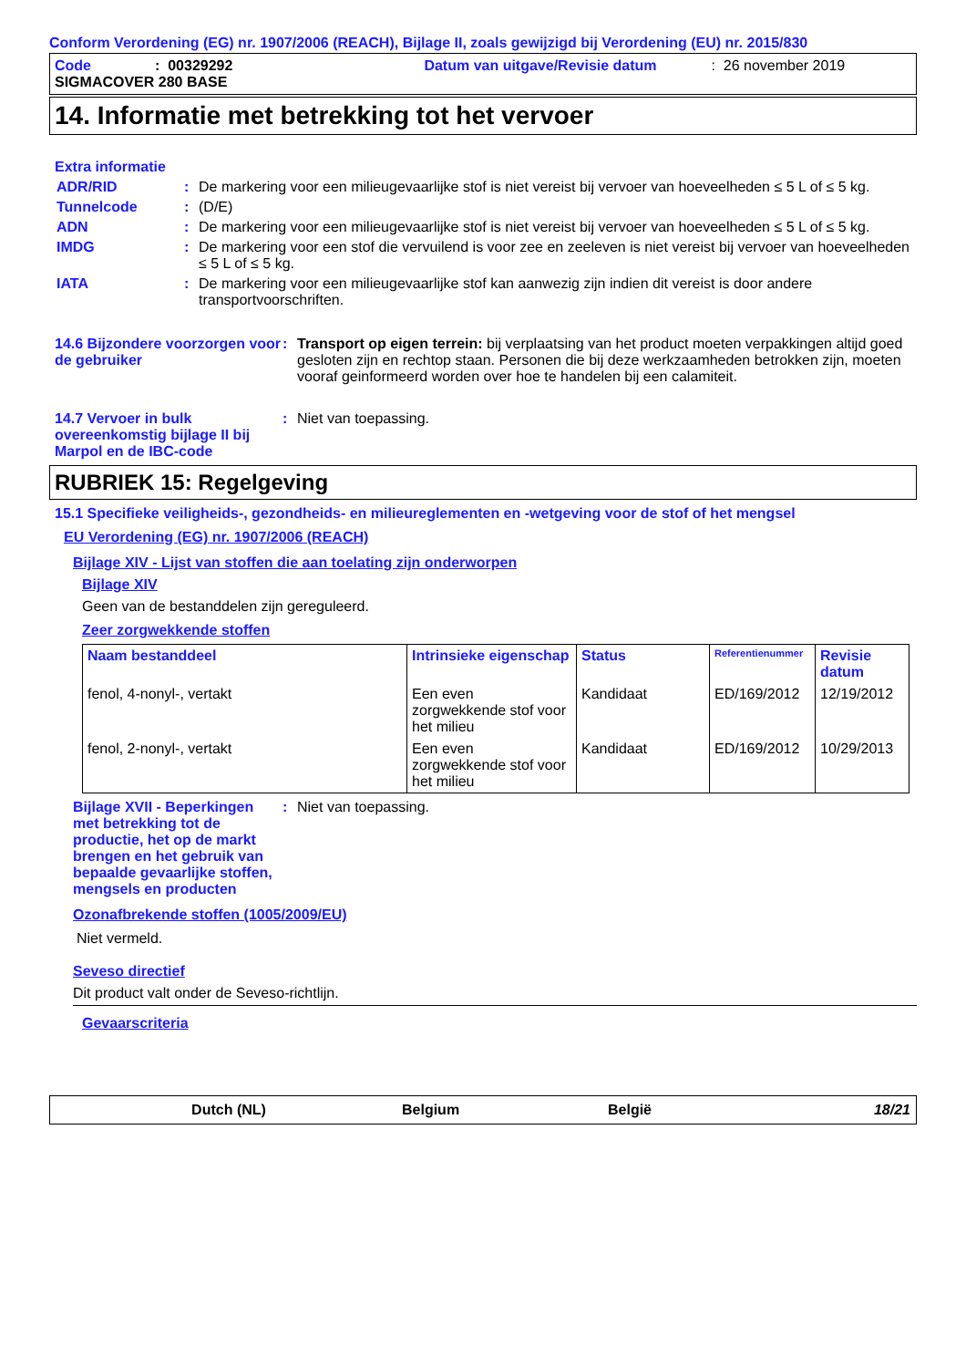Conform Verordening (EG) nr. 1907/2006 (REACH), Bijlage II, zoals gewijzigd bij Verordening (EU) nr. 2015/830
Code: 00329292 Datum van uitgave/Revisie datum: 26 november 2019
SIGMACOVER 280 BASE
14. Informatie met betrekking tot het vervoer
Extra informatie
ADR/RID: De markering voor een milieugevaarlijke stof is niet vereist bij vervoer van hoeveelheden ≤ 5 L of ≤ 5 kg.
Tunnelcode: (D/E)
ADN: De markering voor een milieugevaarlijke stof is niet vereist bij vervoer van hoeveelheden ≤ 5 L of ≤ 5 kg.
IMDG: De markering voor een stof die vervuilend is voor zee en zeeleven is niet vereist bij vervoer van hoeveelheden ≤ 5 L of ≤ 5 kg.
IATA: De markering voor een milieugevaarlijke stof kan aanwezig zijn indien dit vereist is door andere transportvoorschriften.
14.6 Bijzondere voorzorgen voor de gebruiker: Transport op eigen terrein: bij verplaatsing van het product moeten verpakkingen altijd goed gesloten zijn en rechtop staan. Personen die bij deze werkzaamheden betrokken zijn, moeten vooraf geinformeerd worden over hoe te handelen bij een calamiteit.
14.7 Vervoer in bulk overeenkomstig bijlage II bij Marpol en de IBC-code: Niet van toepassing.
RUBRIEK 15: Regelgeving
15.1 Specifieke veiligheids-, gezondheids- en milieureglementen en -wetgeving voor de stof of het mengsel
EU Verordening (EG) nr. 1907/2006 (REACH)
Bijlage XIV - Lijst van stoffen die aan toelating zijn onderworpen
Bijlage XIV
Geen van de bestanddelen zijn gereguleerd.
Zeer zorgwekkende stoffen
| Naam bestanddeel | Intrinsieke eigenschap | Status | Referentienummer | Revisie datum |
| --- | --- | --- | --- | --- |
| fenol, 4-nonyl-, vertakt | Een even zorgwekkende stof voor het milieu | Kandidaat | ED/169/2012 | 12/19/2012 |
| fenol, 2-nonyl-, vertakt | Een even zorgwekkende stof voor het milieu | Kandidaat | ED/169/2012 | 10/29/2013 |
Bijlage XVII - Beperkingen met betrekking tot de productie, het op de markt brengen en het gebruik van bepaalde gevaarlijke stoffen, mengsels en producten: Niet van toepassing.
Ozonafbrekende stoffen (1005/2009/EU)
Niet vermeld.
Seveso directief
Dit product valt onder de Seveso-richtlijn.
Gevaarscriteria
Dutch (NL) Belgium België 18/21